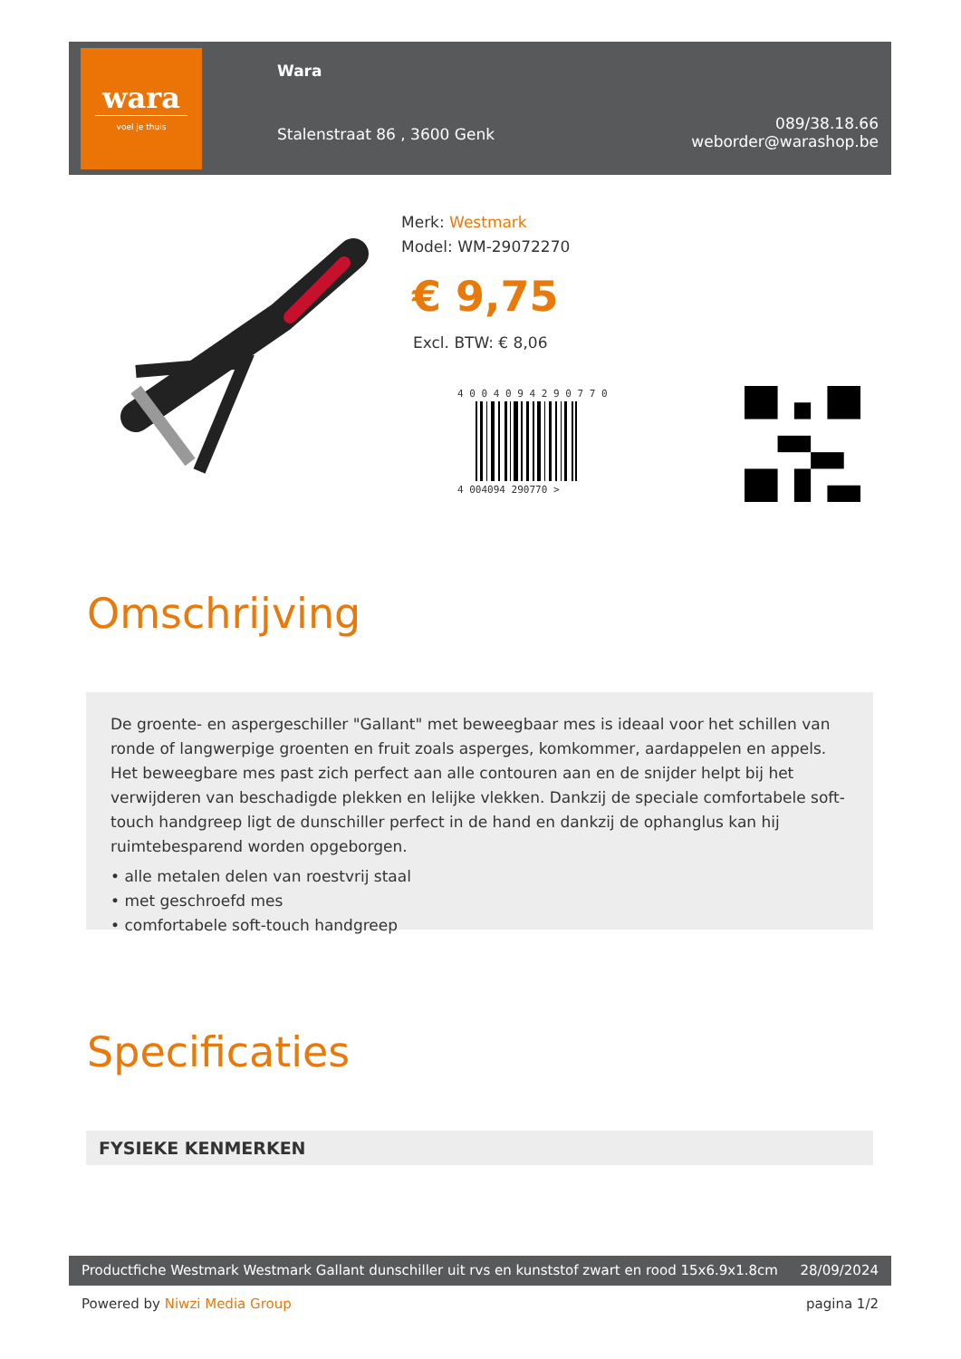wara
voel je thuis
Wara
Stalenstraat 86 , 3600 Genk
089/38.18.66
weborder@warashop.be
Merk: Westmark
Model: WM-29072270
€ 9,75
Excl. BTW: € 8,06
4 0 0 4 0 9 4 2 9 0 7 7 0
4 004094 290770 >
Omschrijving
De groente- en aspergeschiller "Gallant" met beweegbaar mes is ideaal voor het schillen van ronde of langwerpige groenten en fruit zoals asperges, komkommer, aardappelen en appels. Het beweegbare mes past zich perfect aan alle contouren aan en de snijder helpt bij het verwijderen van beschadigde plekken en lelijke vlekken. Dankzij de speciale comfortabele soft-touch handgreep ligt de dunschiller perfect in de hand en dankzij de ophanglus kan hij ruimtebesparend worden opgeborgen.
• alle metalen delen van roestvrij staal
• met geschroefd mes
• comfortabele soft-touch handgreep
Specificaties
FYSIEKE KENMERKEN
Productfiche Westmark Westmark Gallant dunschiller uit rvs en kunststof zwart en rood 15x6.9x1.8cm 28/09/2024
Powered by Niwzi Media Group pagina 1/2